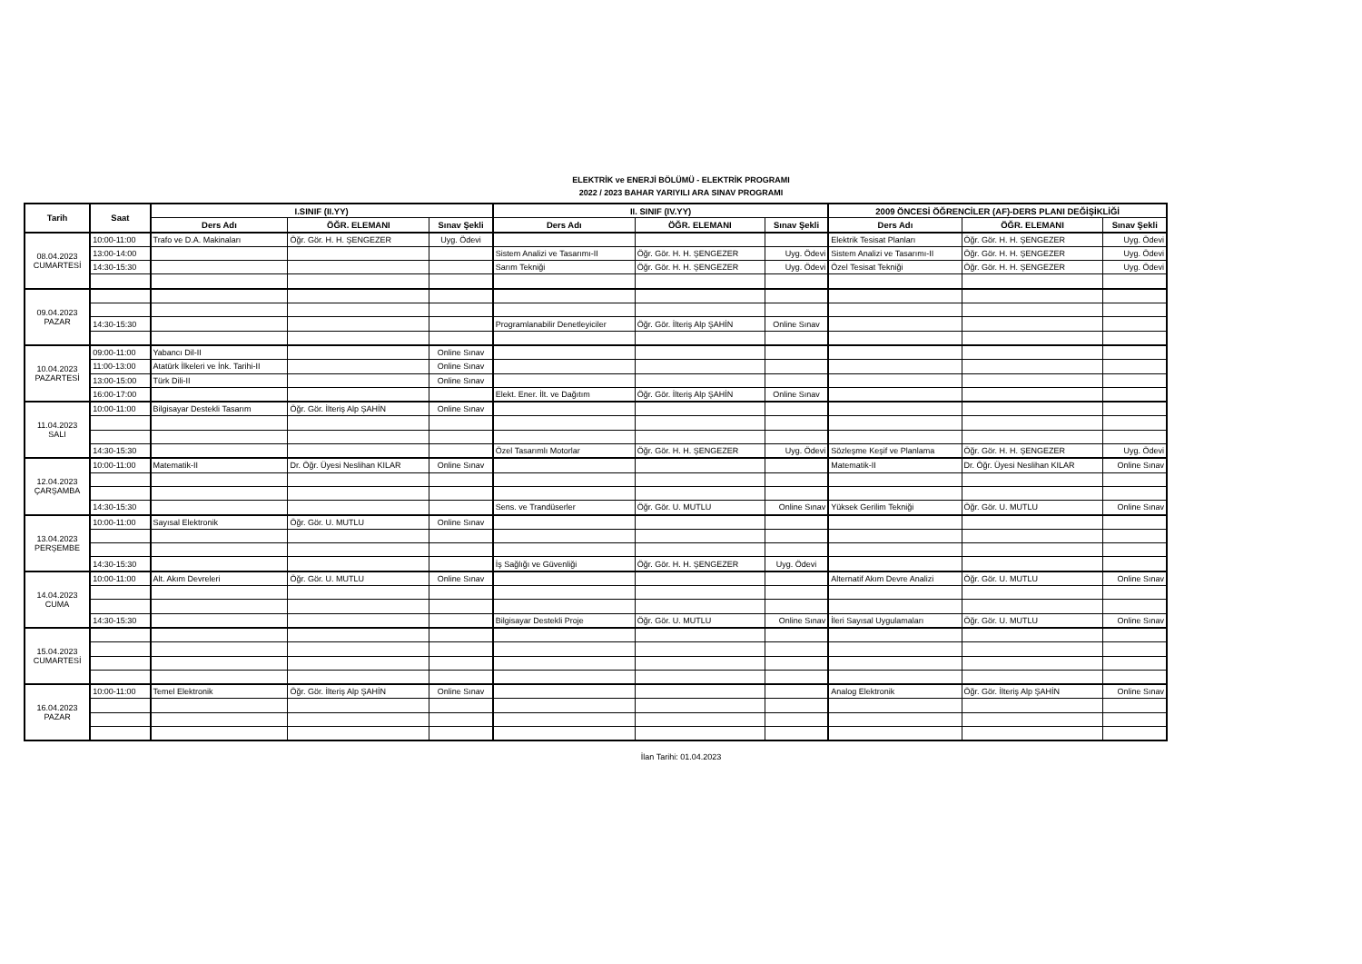ELEKTRİK ve ENERJİ BÖLÜMÜ - ELEKTRİK PROGRAMI
2022 / 2023 BAHAR YARIYILI ARA SINAV PROGRAMI
| Tarih | Saat | I.SINIF (II.YY) | | | II. SINIF (IV.YY) | | | 2009 ÖNCESİ ÖĞRENCİLER (AF)-DERS PLANI DEĞİŞİKLİĞİ | | |
| --- | --- | --- | --- | --- | --- | --- | --- | --- | --- | --- |
| | | Ders Adı | ÖĞR. ELEMANI | Sınav Şekli | Ders Adı | ÖĞR. ELEMANI | Sınav Şekli | Ders Adı | ÖĞR. ELEMANI | Sınav Şekli |
| 08.04.2023 CUMARTESİ | 10:00-11:00 | Trafo ve D.A. Makinaları | Öğr. Gör. H. H. ŞENGEZER | Uyg. Ödevi | | | | Elektrik Tesisat Planları | Öğr. Gör. H. H. ŞENGEZER | Uyg. Ödevi |
| | 13:00-14:00 | | | | Sistem Analizi ve Tasarımı-II | Öğr. Gör. H. H. ŞENGEZER | Uyg. Ödevi | Sistem Analizi ve Tasarımı-II | Öğr. Gör. H. H. ŞENGEZER | Uyg. Ödevi |
| | 14:30-15:30 | | | | Sarım Tekniği | Öğr. Gör. H. H. ŞENGEZER | Uyg. Ödevi | Özel Tesisat Tekniği | Öğr. Gör. H. H. ŞENGEZER | Uyg. Ödevi |
| 09.04.2023 PAZAR | | | | | | | | | | |
| | 14:30-15:30 | | | | Programlanabilir Denetleyiciler | Öğr. Gör. İlteriş Alp ŞAHİN | Online Sınav | | | |
| 10.04.2023 PAZARTESİ | 09:00-11:00 | Yabancı Dil-II | | Online Sınav | | | | | | |
| | 11:00-13:00 | Atatürk İlkeleri ve İnk. Tarihi-II | | Online Sınav | | | | | | |
| | 13:00-15:00 | Türk Dili-II | | Online Sınav | | | | | | |
| | 16:00-17:00 | | | | Elekt. Ener. İlt. ve Dağıtım | Öğr. Gör. İlteriş Alp ŞAHİN | Online Sınav | | | |
| 11.04.2023 SALI | 10:00-11:00 | Bilgisayar Destekli Tasarım | Öğr. Gör. İlteriş Alp ŞAHİN | Online Sınav | | | | | | |
| | 14:30-15:30 | | | | Özel Tasarımlı Motorlar | Öğr. Gör. H. H. ŞENGEZER | Uyg. Ödevi | Sözleşme Keşif ve Planlama | Öğr. Gör. H. H. ŞENGEZER | Uyg. Ödevi |
| 12.04.2023 ÇARŞAMBA | 10:00-11:00 | Matematik-II | Dr. Öğr. Üyesi Neslihan KILAR | Online Sınav | | | | Matematik-II | Dr. Öğr. Üyesi Neslihan KILAR | Online Sınav |
| | 14:30-15:30 | | | | Sens. ve Trandüserler | Öğr. Gör. U. MUTLU | Online Sınav | Yüksek Gerilim Tekniği | Öğr. Gör. U. MUTLU | Online Sınav |
| 13.04.2023 PERŞEMBE | 10:00-11:00 | Sayısal Elektronik | Öğr. Gör. U. MUTLU | Online Sınav | | | | | | |
| | 14:30-15:30 | | | | İş Sağlığı ve Güvenliği | Öğr. Gör. H. H. ŞENGEZER | Uyg. Ödevi | | | |
| 14.04.2023 CUMA | 10:00-11:00 | Alt. Akım Devreleri | Öğr. Gör. U. MUTLU | Online Sınav | | | | Alternatif Akım Devre Analizi | Öğr. Gör. U. MUTLU | Online Sınav |
| | 14:30-15:30 | | | | Bilgisayar Destekli Proje | Öğr. Gör. U. MUTLU | Online Sınav | İleri Sayısal Uygulamaları | Öğr. Gör. U. MUTLU | Online Sınav |
| 15.04.2023 CUMARTESİ | | | | | | | | | | |
| 16.04.2023 PAZAR | 10:00-11:00 | Temel Elektronik | Öğr. Gör. İlteriş Alp ŞAHİN | Online Sınav | | | | Analog Elektronik | Öğr. Gör. İlteriş Alp ŞAHİN | Online Sınav |
İlan Tarihi: 01.04.2023